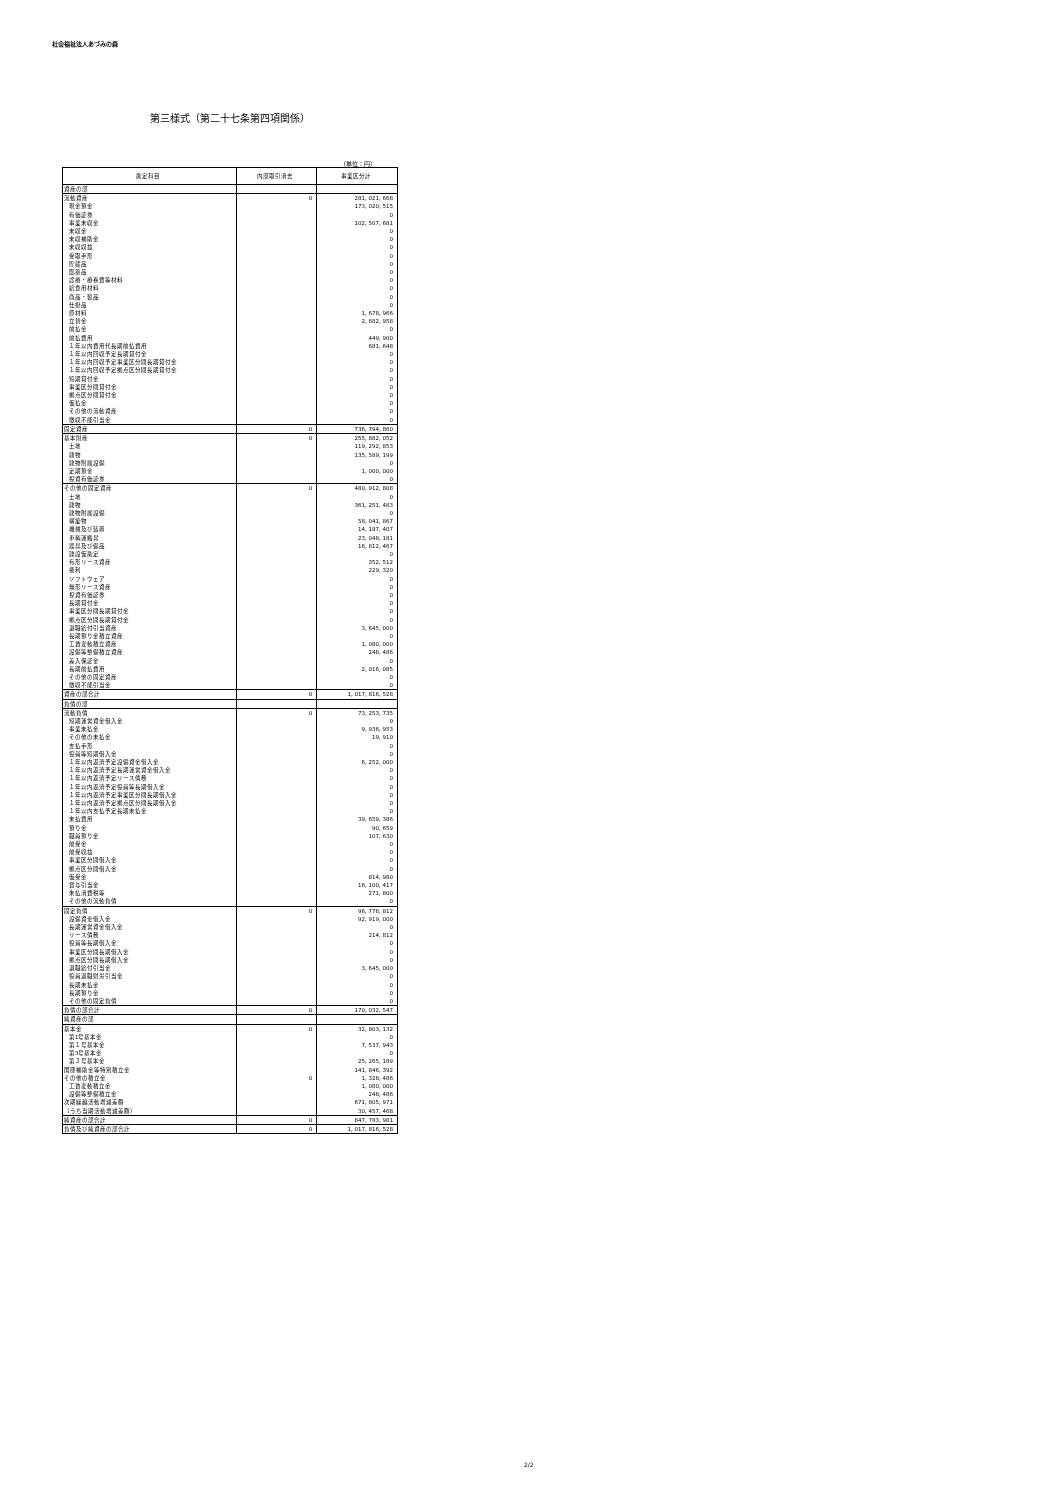社会福祉法人あづみの森
第三様式（第二十七条第四項関係）
（単位：円）
| 勘定科目 | 内部取引消去 | 事業区分計 |
| --- | --- | --- |
| 資産の部 | | |
| 流動資産 | 0 | 281, 021, 668 |
| 現金預金 | | 173, 020, 515 |
| 有価証券 | | 0 |
| 事業未収金 | | 102, 507, 681 |
| 未収金 | | 0 |
| 未収補助金 | | 0 |
| 未収収益 | | 0 |
| 受取手形 | | 0 |
| 貯蔵品 | | 0 |
| 医薬品 | | 0 |
| 診療・療養費等材料 | | 0 |
| 給食用材料 | | 0 |
| 商品・製品 | | 0 |
| 仕掛品 | | 0 |
| 原材料 | | 1, 678, 966 |
| 立替金 | | 2, 682, 958 |
| 前払金 | | 0 |
| 前払費用 | | 449, 900 |
| １年以内費用代長期前払費用 | | 681, 648 |
| １年以内回収予定長期貸付金 | | 0 |
| １年以内回収予定事業区分間長期貸付金 | | 0 |
| １年以内回収予定拠点区分間長期貸付金 | | 0 |
| 短期貸付金 | | 0 |
| 事業区分間貸付金 | | 0 |
| 拠点区分間貸付金 | | 0 |
| 仮払金 | | 0 |
| その他の流動資産 | | 0 |
| 徴収不能引当金 | | 0 |
| 固定資産 | 0 | 736, 794, 860 |
| 基本財産 | 0 | 255, 882, 052 |
| 土地 | | 119, 292, 853 |
| 建物 | | 135, 589, 199 |
| 建物附属設備 | | 0 |
| 定期預金 | | 1, 000, 000 |
| 投資有価証券 | | 0 |
| その他の固定資産 | 0 | 480, 912, 808 |
| 土地 | | 0 |
| 建物 | | 361, 251, 483 |
| 建物附属設備 | | 0 |
| 構築物 | | 58, 041, 867 |
| 機械及び装置 | | 14, 187, 407 |
| 車輌運搬具 | | 23, 048, 181 |
| 器具及び備品 | | 16, 812, 467 |
| 建設仮勘定 | | 0 |
| 有形リース資産 | | 352, 512 |
| 権利 | | 229, 320 |
| ソフトウェア | | 0 |
| 無形リース資産 | | 0 |
| 投資有価証券 | | 0 |
| 長期貸付金 | | 0 |
| 事業区分間長期貸付金 | | 0 |
| 拠点区分間長期貸付金 | | 0 |
| 退職給付引当資産 | | 3, 645, 000 |
| 長期預り金積立資産 | | 0 |
| 工賃変動積立資産 | | 1, 080, 000 |
| 設備等整備積立資産 | | 248, 486 |
| 差入保証金 | | 0 |
| 長期前払費用 | | 2, 016, 085 |
| その他の固定資産 | | 0 |
| 徴収不能引当金 | | 0 |
| 資産の部合計 | 0 | 1, 017, 816, 528 |
| 負債の部 | | |
| 流動負債 | 0 | 73, 253, 735 |
| 短期運営資金借入金 | | 0 |
| 事業未払金 | | 9, 936, 953 |
| その他の未払金 | | 19, 910 |
| 支払手形 | | 0 |
| 役員等短期借入金 | | 0 |
| １年以内返済予定設備資金借入金 | | 6, 252, 000 |
| １年以内返済予定長期運営資金借入金 | | 0 |
| １年以内返済予定リース債務 | | 0 |
| １年以内返済予定役員等長期借入金 | | 0 |
| １年以内返済予定事業区分間長期借入金 | | 0 |
| １年以内返済予定拠点区分間長期借入金 | | 0 |
| １年以内支払予定長期未払金 | | 0 |
| 未払費用 | | 39, 659, 386 |
| 預り金 | | 90, 659 |
| 職員預り金 | | 107, 630 |
| 前受金 | | 0 |
| 前受収益 | | 0 |
| 事業区分間借入金 | | 0 |
| 拠点区分間借入金 | | 0 |
| 仮受金 | | 814, 980 |
| 賞与引当金 | | 16, 100, 417 |
| 未払消費税等 | | 271, 800 |
| その他の流動負債 | | 0 |
| 固定負債 | 0 | 96, 778, 812 |
| 設備資金借入金 | | 92, 919, 000 |
| 長期運営資金借入金 | | 0 |
| リース債務 | | 214, 812 |
| 役員等長期借入金 | | 0 |
| 事業区分間長期借入金 | | 0 |
| 拠点区分間長期借入金 | | 0 |
| 退職給付引当金 | | 3, 645, 000 |
| 役員退職慰労引当金 | | 0 |
| 長期未払金 | | 0 |
| 長期預り金 | | 0 |
| その他の固定負債 | | 0 |
| 負債の部合計 | 0 | 170, 032, 547 |
| 純資産の部 | | |
| 基本金 | 0 | 32, 803, 132 |
| 第1号基本金 | | 0 |
| 第１号基本金 | | 7, 537, 943 |
| 第3号基本金 | | 0 |
| 第３号基本金 | | 25, 265, 189 |
| 国庫補助金等特別積立金 | | 141, 846, 392 |
| その他の積立金 | 0 | 1, 328, 486 |
| 工賃変動積立金 | | 1, 080, 000 |
| 設備等整備積立金 | | 248, 486 |
| 次期繰越活動増減差額 | | 671, 805, 971 |
| （うち当期活動増減差額） | | 30, 457, 468 |
| 純資産の部合計 | 0 | 847, 783, 981 |
| 負債及び純資産の部合計 | 0 | 1, 017, 816, 528 |
2/2